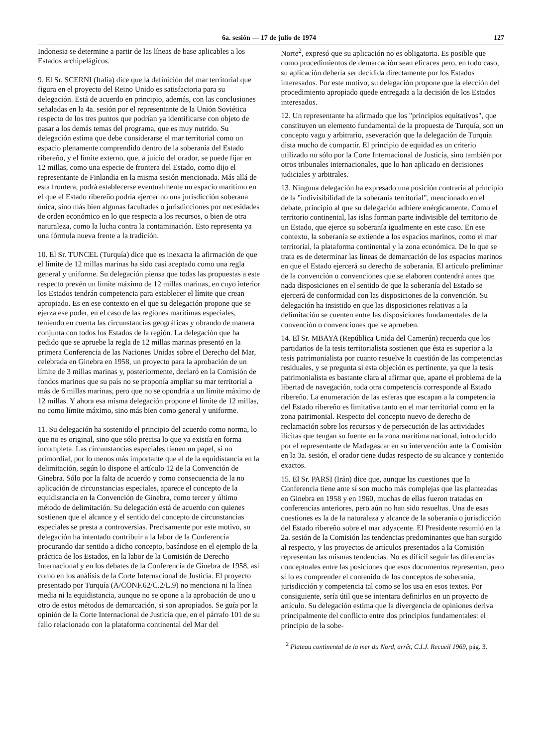6a. sesión — 17 de julio de 1974 127
Indonesia se determine a partir de las líneas de base aplicables a los Estados archipelágicos.
9. El Sr. SCERNI (Italia) dice que la definición del mar territorial que figura en el proyecto del Reino Unido es satisfactoria para su delegación. Está de acuerdo en principio, además, con las conclusiones señaladas en la 4a. sesión por el representante de la Unión Soviética respecto de los tres puntos que podrían ya identificarse con objeto de pasar a los demás temas del programa, que es muy nutrido. Su delegación estima que debe considerarse el mar territorial como un espacio plenamente comprendido dentro de la soberanía del Estado ribereño, y el límite externo, que, a juicio del orador, se puede fijar en 12 millas, como una especie de frontera del Estado, como dijo el representante de Finlandia en la misma sesión mencionada. Más allá de esta frontera, podrá establecerse eventualmente un espacio marítimo en el que el Estado ribereño podría ejercer no una jurisdicción soberana única, sino más bien algunas facultades o jurisdicciones por necesidades de orden económico en lo que respecta a los recursos, o bien de otra naturaleza, como la lucha contra la contaminación. Esto representa ya una fórmula nueva frente a la tradición.
10. El Sr. TUNCEL (Turquía) dice que es inexacta la afirmación de que el límite de 12 millas marinas ha sido casi aceptado como una regla general y uniforme. Su delegación piensa que todas las propuestas a este respecto prevén un límite máximo de 12 millas marinas, en cuyo interior los Estados tendrán competencia para establecer el límite que crean apropiado. Es en ese contexto en el que su delegación propone que se ejerza ese poder, en el caso de las regiones marítimas especiales, teniendo en cuenta las circunstancias geográficas y obrando de manera conjunta con todos los Estados de la región. La delegación que ha pedido que se apruebe la regla de 12 millas marinas presentó en la primera Conferencia de las Naciones Unidas sobre el Derecho del Mar, celebrada en Ginebra en 1958, un proyecto para la aprobación de un límite de 3 millas marinas y, posteriormente, declaró en la Comisión de fondos marinos que su país no se proponía ampliar su mar territorial a más de 6 millas marinas, pero que no se opondría a un límite máximo de 12 millas. Y ahora esa misma delegación propone el límite de 12 millas, no como límite máximo, sino más bien como general y uniforme.
11. Su delegación ha sostenido el principio del acuerdo como norma, lo que no es original, sino que sólo precisa lo que ya existía en forma incompleta. Las circunstancias especiales tienen un papel, si no primordial, por lo menos más importante que el de la equidistancia en la delimitación, según lo dispone el artículo 12 de la Convención de Ginebra. Sólo por la falta de acuerdo y como consecuencia de la no aplicación de circunstancias especiales, aparece el concepto de la equidistancia en la Convención de Ginebra, como tercer y último método de delimitación. Su delegación está de acuerdo con quienes sostienen que el alcance y el sentido del concepto de circunstancias especiales se presta a controversias. Precisamente por este motivo, su delegación ha intentado contribuir a la labor de la Conferencia procurando dar sentido a dicho concepto, basándose en el ejemplo de la práctica de los Estados, en la labor de la Comisión de Derecho Internacional y en los debates de la Conferencia de Ginebra de 1958, así como en los análisis de la Corte Internacional de Justicia. El proyecto presentado por Turquía (A/CONF.62/C.2/L.9) no menciona ni la línea media ni la equidistancia, aunque no se opone a la aprobación de uno u otro de estos métodos de demarcación, si son apropiados. Se guía por la opinión de la Corte Internacional de Justicia que, en el párrafo 101 de su fallo relacionado con la plataforma continental del Mar del
Norte<sup>2</sup>, expresó que su aplicación no es obligatoria. Es posible que como procedimientos de demarcación sean eficaces pero, en todo caso, su aplicación debería ser decidida directamente por los Estados interesados. Por este motivo, su delegación propone que la elección del procedimiento apropiado quede entregada a la decisión de los Estados interesados.
12. Un representante ha afirmado que los "principios equitativos", que constituyen un elemento fundamental de la propuesta de Turquía, son un concepto vago y arbitrario, aseveración que la delegación de Turquía dista mucho de compartir. El principio de equidad es un criterio utilizado no sólo por la Corte Internacional de Justicia, sino también por otros tribunales internacionales, que lo han aplicado en decisiones judiciales y arbitrales.
13. Ninguna delegación ha expresado una posición contraria al principio de la "indivisibilidad de la soberanía territorial", mencionado en el debate, principio al que su delegación adhiere enérgicamente. Como el territorio continental, las islas forman parte indivisible del territorio de un Estado, que ejerce su soberanía igualmente en este caso. En ese contexto, la soberanía se extiende a los espacios marinos, como el mar territorial, la plataforma continental y la zona económica. De lo que se trata es de determinar las líneas de demarcación de los espacios marinos en que el Estado ejercerá su derecho de soberanía. El artículo preliminar de la convención o convenciones que se elaboren contendrá antes que nada disposiciones en el sentido de que la soberanía del Estado se ejercerá de conformidad con las disposiciones de la convención. Su delegación ha insistido en que las disposiciones relativas a la delimitación se cuenten entre las disposiciones fundamentales de la convención o convenciones que se aprueben.
14. El Sr. MBAYA (República Unida del Camerún) recuerda que los partidarios de la tesis territorialista sostienen que ésta es superior a la tesis patrimonialista por cuanto resuelve la cuestión de las competencias residuales, y se pregunta si esta objeción es pertinente, ya que la tesis patrimonialista es bastante clara al afirmar que, aparte el problema de la libertad de navegación, toda otra competencia corresponde al Estado ribereño. La enumeración de las esferas que escapan a la competencia del Estado ribereño es limitativa tanto en el mar territorial como en la zona patrimonial. Respecto del concepto nuevo de derecho de reclamación sobre los recursos y de persecución de las actividades ilícitas que tengan su fuente en la zona marítima nacional, introducido por el representante de Madagascar en su intervención ante la Comisión en la 3a. sesión, el orador tiene dudas respecto de su alcance y contenido exactos.
15. El Sr. PARSI (Irán) dice que, aunque las cuestiones que la Conferencia tiene ante sí son mucho más complejas que las planteadas en Ginebra en 1958 y en 1960, muchas de ellas fueron tratadas en conferencias anteriores, pero aún no han sido resueltas. Una de esas cuestiones es la de la naturaleza y alcance de la soberanía o jurisdicción del Estado ribereño sobre el mar adyacente. El Presidente resumió en la 2a. sesión de la Comisión las tendencias predominantes que han surgido al respecto, y los proyectos de artículos presentados a la Comisión representan las mismas tendencias. No es difícil seguir las diferencias conceptuales entre las posiciones que esos documentos representan, pero sí lo es comprender el contenido de los conceptos de soberanía, jurisdicción y competencia tal como se los usa en esos textos. Por consiguiente, sería útil que se intentara definirlos en un proyecto de artículo. Su delegación estima que la divergencia de opiniones deriva principalmente del conflicto entre dos principios fundamentales: el principio de la sobe-
<sup>2</sup> Plateau continental de la mer du Nord, arrêt, C.I.J. Recueil 1969, pág. 3.